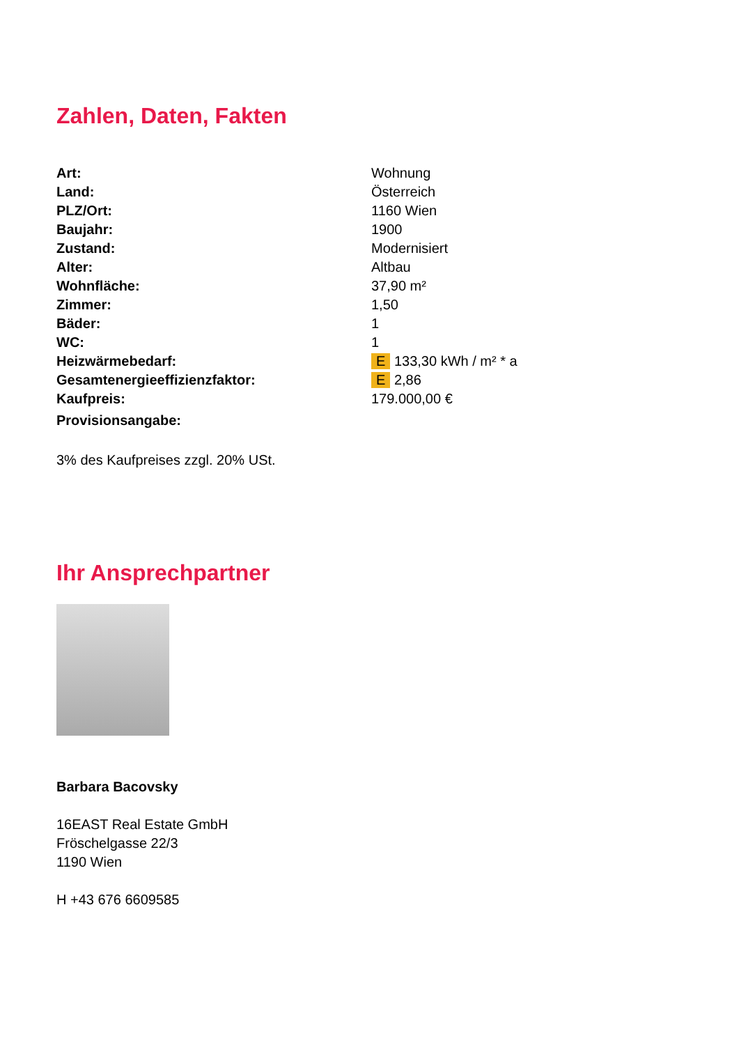Zahlen, Daten, Fakten
| Art: | Wohnung |
| Land: | Österreich |
| PLZ/Ort: | 1160 Wien |
| Baujahr: | 1900 |
| Zustand: | Modernisiert |
| Alter: | Altbau |
| Wohnfläche: | 37,90 m² |
| Zimmer: | 1,50 |
| Bäder: | 1 |
| WC: | 1 |
| Heizwärmebedarf: | E 133,30 kWh / m² * a |
| Gesamtenergieeffizienzfaktor: | E 2,86 |
| Kaufpreis: | 179.000,00 € |
| Provisionsangabe: | |
3% des Kaufpreises zzgl. 20% USt.
Ihr Ansprechpartner
Barbara Bacovsky
16EAST Real Estate GmbH
Fröschelgasse 22/3
1190 Wien
H +43 676 6609585